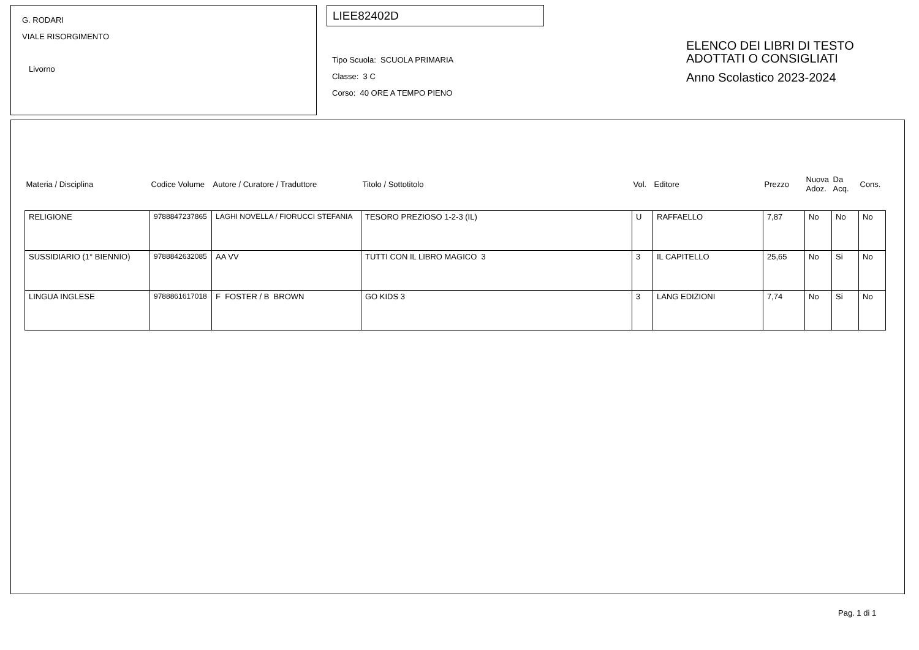G. RODARI
VIALE RISORGIMENTO
Livorno
LIEE82402D
Tipo Scuola: SCUOLA PRIMARIA
Classe: 3 C
Corso: 40 ORE A TEMPO PIENO
ELENCO DEI LIBRI DI TESTO
ADOTTATI O CONSIGLIATI
Anno Scolastico 2023-2024
| Materia / Disciplina | Codice Volume | Autore / Curatore / Traduttore | Titolo / Sottotitolo | Vol. | Editore | Prezzo | Nuova Adoz. | Da Acq. | Cons. |
| --- | --- | --- | --- | --- | --- | --- | --- | --- | --- |
| RELIGIONE | 9788847237865 | LAGHI NOVELLA / FIORUCCI STEFANIA | TESORO PREZIOSO 1-2-3 (IL) | U | RAFFAELLO | 7,87 | No | No | No |
| SUSSIDIARIO (1° BIENNIO) | 9788842632085 | AA VV | TUTTI CON IL LIBRO MAGICO 3 | 3 | IL CAPITELLO | 25,65 | No | Si | No |
| LINGUA INGLESE | 9788861617018 | F FOSTER / B BROWN | GO KIDS 3 | 3 | LANG EDIZIONI | 7,74 | No | Si | No |
Pag. 1 di 1